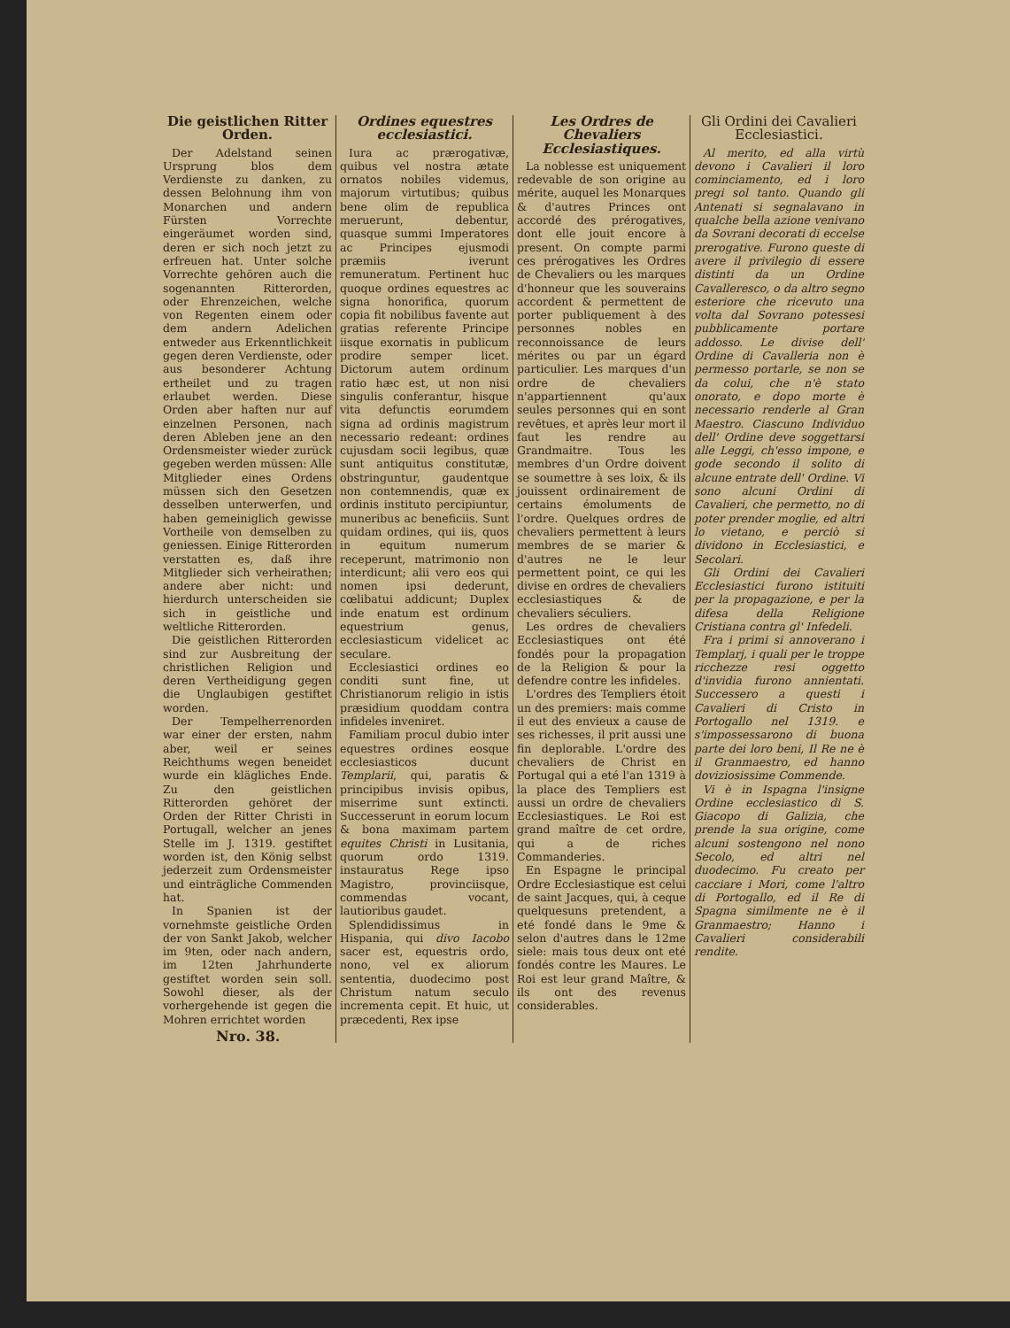Die geistlichen Ritter Orden.
Der Adelstand seinen Ursprung blos dem Verdienste zu danken, zu dessen Belohnung ihm von Monarchen und andern Fürsten Vorrechte eingeräumet worden sind, deren er sich noch jetzt zu erfreuen hat. Unter solche Vorrechte gehören auch die sogenannten Ritterorden, oder Ehrenzeichen, welche von Regenten einem oder dem andern Adelichen entweder aus Erkenntlichkeit gegen deren Verdienste, oder aus besonderer Achtung ertheilet und zu tragen erlaubet werden. Diese Orden aber haften nur auf einzelnen Personen, nach deren Ableben jene an den Ordensmeister wieder zurück gegeben werden müssen: Alle Mitglieder eines Ordens müssen sich den Gesetzen desselben unterwerfen, und haben gemeiniglich gewisse Vortheile von demselben zu geniessen. Einige Ritterorden verstatten es, daß ihre Mitglieder sich verheirathen; andere aber nicht: und hierdurch unterscheiden sie sich in geistliche und weltliche Ritterorden.
Die geistlichen Ritterorden sind zur Ausbreitung der christlichen Religion und deren Vertheidigung gegen die Unglaubigen gestiftet worden.
Der Tempelherrenorden war einer der ersten, nahm aber, weil er seines Reichthums wegen beneidet wurde ein klägliches Ende. Zu den geistlichen Ritterorden gehöret der Orden der Ritter Christi in Portugall, welcher an jenes Stelle im J. 1319. gestiftet worden ist, den König selbst jederzeit zum Ordensmeister und einträgliche Commenden hat.
In Spanien ist der vornehmste geistliche Orden der von Sankt Jakob, welcher im 9ten, oder nach andern, im 12ten Jahrhunderte gestiftet worden sein soll. Sowohl dieser, als der vorhergehende ist gegen die Mohren errichtet worden
Nro. 38.
Ordines equestres ecclesiastici.
Iura ac prærogativæ, quibus vel nostra ætate ornatos nobiles videmus, majorum virtutibus; quibus bene olim de republica meruerunt, debentur, quasque summi Imperatores ac Principes ejusmodi præmiis iverunt remuneratum. Pertinent huc quoque ordines equestres ac signa honorifica, quorum copia fit nobilibus favente aut gratias referente Principe iisque exornatis in publicum prodire semper licet. Dictorum autem ordinum ratio hæc est, ut non nisi singulis conferantur, hisque vita defunctis eorumdem signa ad ordinis magistrum necessario redeant: ordines cujusdam socii legibus, quæ sunt antiquitus constitutæ, obstringuntur, gaudentque non contemnendis, quæ ex ordinis instituto percipiuntur, muneribus ac beneficiis. Sunt quidam ordines, qui iis, quos in equitum numerum receperunt, matrimonio non interdicunt; alii vero eos qui nomen ipsi dederunt, cœlibatui addicunt; Duplex inde enatum est ordinum equestrium genus, ecclesiasticum videlicet ac seculare.
Ecclesiastici ordines eo conditi sunt fine, ut Christianorum religio in istis præsidium quoddam contra infideles inveniret.
Familiam procul dubio inter equestres ordines eosque ecclesiasticos ducunt Templarii, qui, paratis & principibus invisis opibus, miserrime sunt extincti. Successerunt in eorum locum & bona maximam partem equites Christi in Lusitania, quorum ordo 1319. instauratus Rege ipso Magistro, provinciisque, commendas vocant, lautioribus gaudet.
Splendidissimus in Hispania, qui divo Iacobo sacer est, equestris ordo, nono, vel ex aliorum sententia, duodecimo post Christum natum seculo incrementa cepit. Et huic, ut præcedenti, Rex ipse
Les Ordres de Chevaliers Ecclesiastiques.
La noblesse est uniquement redevable de son origine au mérite, auquel les Monarques & d'autres Princes ont accordé des prérogatives, dont elle jouit encore à present. On compte parmi ces prérogatives les Ordres de Chevaliers ou les marques d'honneur que les souverains accordent & permettent de porter publiquement à des personnes nobles en reconnoissance de leurs mérites ou par un égard particulier. Les marques d'un ordre de chevaliers n'appartiennent qu'aux seules personnes qui en sont revêtues, et après leur mort il faut les rendre au Grandmaitre. Tous les membres d'un Ordre doivent se soumettre à ses loix, & ils jouissent ordinairement de certains émoluments de l'ordre. Quelques ordres de chevaliers permettent à leurs membres de se marier & d'autres ne le leur permettent point, ce qui les divise en ordres de chevaliers ecclesiastiques & de chevaliers séculiers.
Les ordres de chevaliers Ecclesiastiques ont été fondés pour la propagation de la Religion & pour la defendre contre les infideles.
L'ordres des Templiers étoit un des premiers: mais comme il eut des envieux a cause de ses richesses, il prit aussi une fin deplorable. L'ordre des chevaliers de Christ en Portugal qui a eté l'an 1319 à la place des Templiers est aussi un ordre de chevaliers Ecclesiastiques. Le Roi est grand maître de cet ordre, qui a de riches Commanderies.
En Espagne le principal Ordre Ecclesiastique est celui de saint Jacques, qui, à ceque quelquesuns pretendent, a eté fondé dans le 9me & selon d'autres dans le 12me siele: mais tous deux ont eté fondés contre les Maures. Le Roi est leur grand Maître, & ils ont des revenus considerables.
Gli Ordini dei Cavalieri Ecclesiastici.
Al merito, ed alla virtù devono i Cavalieri il loro cominciamento, ed i loro pregi sol tanto. Quando gli Antenati si segnalavano in qualche bella azione venivano da Sovrani decorati di eccelse prerogative. Furono queste di avere il privilegio di essere distinti da un Ordine Cavalleresco, o da altro segno esteriore che ricevuto una volta dal Sovrano potessesi pubblicamente portare addosso. Le divise dell' Ordine di Cavalleria non è permesso portarle, se non se da colui, che n'è stato onorato, e dopo morte è necessario renderle al Gran Maestro. Ciascuno Individuo dell' Ordine deve soggettarsi alle Leggi, ch'esso impone, e gode secondo il solito di alcune entrate dell' Ordine. Vi sono alcuni Ordini di Cavalieri, che permetto, no di poter prender moglie, ed altri lo vietano, e perciò si dividono in Ecclesiastici, e Secolari.
Gli Ordini dei Cavalieri Ecclesiastici furono istituiti per la propagazione, e per la difesa della Religione Cristiana contra gl' Infedeli.
Fra i primi si annoverano i Templarj, i quali per le troppe ricchezze resi oggetto d'invidia furono annientati. Successero a questi i Cavalieri di Cristo in Portogallo nel 1319. e s'impossessarono di buona parte dei loro beni, Il Re ne è il Granmaestro, ed hanno doviziosissime Commende.
Vi è in Ispagna l'insigne Ordine ecclesiastico di S. Giacopo di Galizia, che prende la sua origine, come alcuni sostengono nel nono Secolo, ed altri nel duodecimo. Fu creato per cacciare i Mori, come l'altro di Portogallo, ed il Re di Spagna similmente ne è il Granmaestro; Hanno i Cavalieri considerabili rendite.